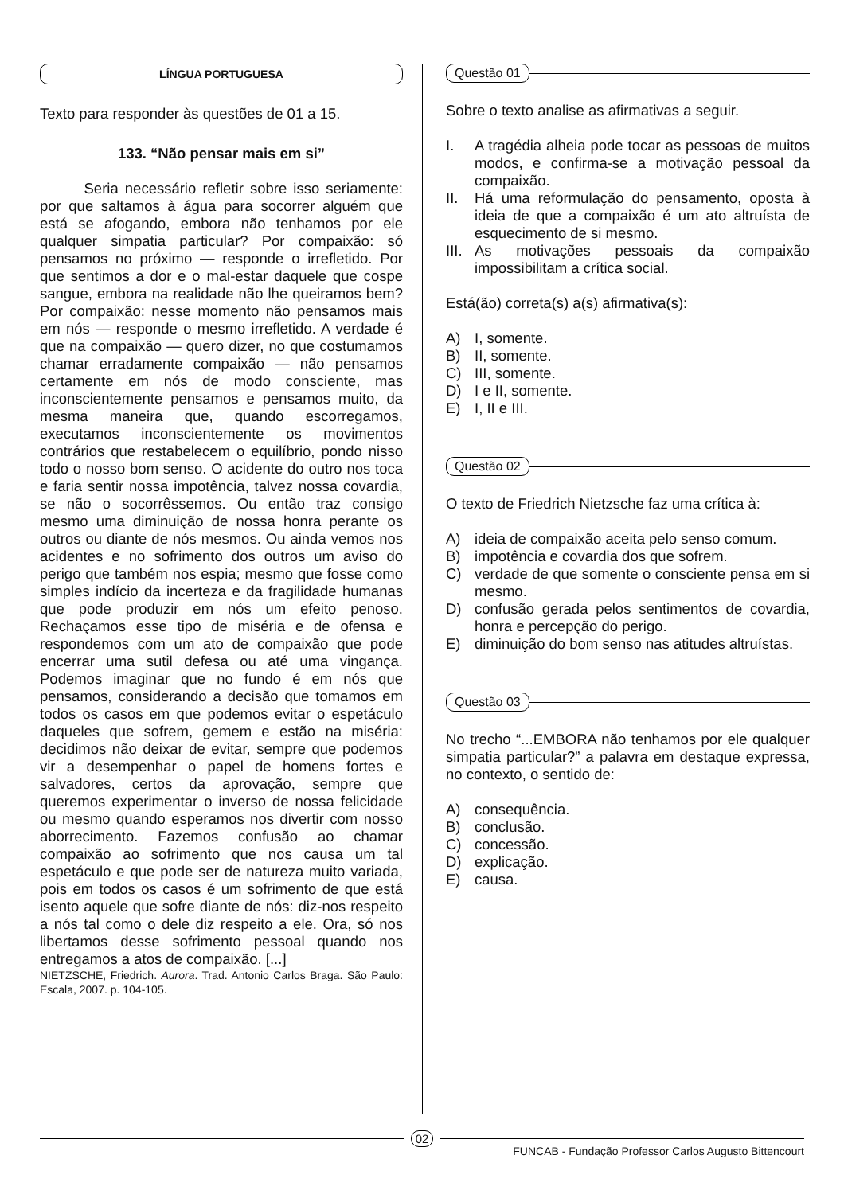LÍNGUA PORTUGUESA
Texto para responder às questões de 01 a 15.
133. “Não pensar mais em si”
   Seria necessário refletir sobre isso seriamente: por que saltamos à água para socorrer alguém que está se afogando, embora não tenhamos por ele qualquer simpatia particular? Por compaixão: só pensamos no próximo — responde o irrefletido. Por que sentimos a dor e o mal-estar daquele que cospe sangue, embora na realidade não lhe queiramos bem? Por compaixão: nesse momento não pensamos mais em nós — responde o mesmo irrefletido. A verdade é que na compaixão — quero dizer, no que costumamos chamar erradamente compaixão — não pensamos certamente em nós de modo consciente, mas inconscientemente pensamos e pensamos muito, da mesma maneira que, quando escorregamos, executamos inconscientemente os movimentos contrários que restabelecem o equilíbrio, pondo nisso todo o nosso bom senso. O acidente do outro nos toca e faria sentir nossa impotência, talvez nossa covardia, se não o socorrêssemos. Ou então traz consigo mesmo uma diminuição de nossa honra perante os outros ou diante de nós mesmos. Ou ainda vemos nos acidentes e no sofrimento dos outros um aviso do perigo que também nos espia; mesmo que fosse como simples indício da incerteza e da fragilidade humanas que pode produzir em nós um efeito penoso. Rechaçamos esse tipo de miséria e de ofensa e respondemos com um ato de compaixão que pode encerrar uma sutil defesa ou até uma vingança. Podemos imaginar que no fundo é em nós que pensamos, considerando a decisão que tomamos em todos os casos em que podemos evitar o espetáculo daqueles que sofrem, gemem e estão na miséria: decidimos não deixar de evitar, sempre que podemos vir a desempenhar o papel de homens fortes e salvadores, certos da aprovação, sempre que queremos experimentar o inverso de nossa felicidade ou mesmo quando esperamos nos divertir com nosso aborrecimento. Fazemos confusão ao chamar compaixão ao sofrimento que nos causa um tal espetáculo e que pode ser de natureza muito variada, pois em todos os casos é um sofrimento de que está isento aquele que sofre diante de nós: diz-nos respeito a nós tal como o dele diz respeito a ele. Ora, só nos libertamos desse sofrimento pessoal quando nos entregamos a atos de compaixão. [...]
NIETZSCHE, Friedrich. Aurora. Trad. Antonio Carlos Braga. São Paulo: Escala, 2007. p. 104-105.
Questão 01
Sobre o texto analise as afirmativas a seguir.
I. A tragédia alheia pode tocar as pessoas de muitos modos, e confirma-se a motivação pessoal da compaixão.
II. Há uma reformulação do pensamento, oposta à ideia de que a compaixão é um ato altruísta de esquecimento de si mesmo.
III. As motivações pessoais da compaixão impossibilitam a crítica social.
Está(ão) correta(s) a(s) afirmativa(s):
A) I, somente.
B) II, somente.
C) III, somente.
D) I e II, somente.
E) I, II e III.
Questão 02
O texto de Friedrich Nietzsche faz uma crítica à:
A) ideia de compaixão aceita pelo senso comum.
B) impotência e covardia dos que sofrem.
C) verdade de que somente o consciente pensa em si mesmo.
D) confusão gerada pelos sentimentos de covardia, honra e percepção do perigo.
E) diminuição do bom senso nas atitudes altruístas.
Questão 03
No trecho “...EMBORA não tenhamos por ele qualquer simpatia particular?” a palavra em destaque expressa, no contexto, o sentido de:
A) consequência.
B) conclusão.
C) concessão.
D) explicação.
E) causa.
02
FUNCAB - Fundação Professor Carlos Augusto Bittencourt